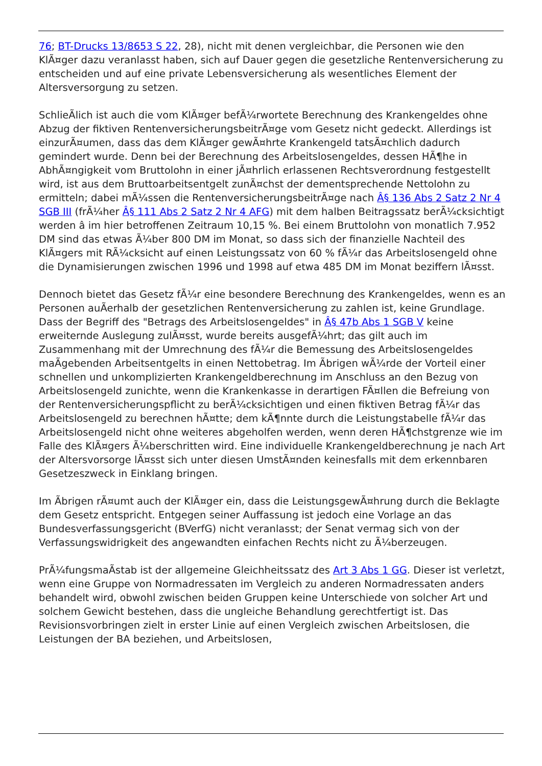76; BT-Drucks 13/8653 S 22, 28), nicht mit denen vergleichbar, die Personen wie den KlÃ¤ger dazu veranlasst haben, sich auf Dauer gegen die gesetzliche Rentenversicherung zu entscheiden und auf eine private Lebensversicherung als wesentliches Element der Altersversorgung zu setzen.
SchlieÃlich ist auch die vom KlÃ¤ger befÃ¼rwortete Berechnung des Krankengeldes ohne Abzug der fiktiven RentenversicherungsbeitrÃ¤ge vom Gesetz nicht gedeckt. Allerdings ist einzurÃ¤umen, dass das dem KlÃ¤ger gewÃ¤hrte Krankengeld tatsÃ¤chlich dadurch gemindert wurde. Denn bei der Berechnung des Arbeitslosengeldes, dessen HÃ¶he in AbhÃ¤ngigkeit vom Bruttolohn in einer jÃ¤hrlich erlassenen Rechtsverordnung festgestellt wird, ist aus dem Bruttoarbeitsentgelt zunÃ¤chst der dementsprechende Nettolohn zu ermitteln; dabei mÃ¼ssen die RentenversicherungsbeitrÃ¤ge nach Â§ 136 Abs 2 Satz 2 Nr 4 SGB III (frÃ¼her Â§ 111 Abs 2 Satz 2 Nr 4 AFG) mit dem halben Beitragssatz berÃ¼cksichtigt werden â im hier betroffenen Zeitraum 10,15 %. Bei einem Bruttolohn von monatlich 7.952 DM sind das etwas Ã¼ber 800 DM im Monat, so dass sich der finanzielle Nachteil des KlÃ¤gers mit RÃ¼cksicht auf einen Leistungssatz von 60 % fÃ¼r das Arbeitslosengeld ohne die Dynamisierungen zwischen 1996 und 1998 auf etwa 485 DM im Monat beziffern lÃ¤sst.
Dennoch bietet das Gesetz fÃ¼r eine besondere Berechnung des Krankengeldes, wenn es an Personen auÃerhalb der gesetzlichen Rentenversicherung zu zahlen ist, keine Grundlage. Dass der Begriff des "Betrags des Arbeitslosengeldes" in Â§ 47b Abs 1 SGB V keine erweiternde Auslegung zulÃ¤sst, wurde bereits ausgefÃ¼hrt; das gilt auch im Zusammenhang mit der Umrechnung des fÃ¼r die Bemessung des Arbeitslosengeldes maÃgebenden Arbeitsentgelts in einen Nettobetrag. Im Ãbrigen wÃ¼rde der Vorteil einer schnellen und unkomplizierten Krankengeldberechnung im Anschluss an den Bezug von Arbeitslosengeld zunichte, wenn die Krankenkasse in derartigen FÃ¤llen die Befreiung von der Rentenversicherungspflicht zu berÃ¼cksichtigen und einen fiktiven Betrag fÃ¼r das Arbeitslosengeld zu berechnen hÃ¤tte; dem kÃ¶nnte durch die Leistungstabelle fÃ¼r das Arbeitslosengeld nicht ohne weiteres abgeholfen werden, wenn deren HÃ¶chstgrenze wie im Falle des KlÃ¤gers Ã¼berschritten wird. Eine individuelle Krankengeldberechnung je nach Art der Altersvorsorge lÃ¤sst sich unter diesen UmstÃ¤nden keinesfalls mit dem erkennbaren Gesetzeszweck in Einklang bringen.
Im Ãbrigen rÃ¤umt auch der KlÃ¤ger ein, dass die LeistungsgewÃ¤hrung durch die Beklagte dem Gesetz entspricht. Entgegen seiner Auffassung ist jedoch eine Vorlage an das Bundesverfassungsgericht (BVerfG) nicht veranlasst; der Senat vermag sich von der Verfassungswidrigkeit des angewandten einfachen Rechts nicht zu Ã¼berzeugen.
PrÃ¼fungsmaÃstab ist der allgemeine Gleichheitssatz des Art 3 Abs 1 GG. Dieser ist verletzt, wenn eine Gruppe von Normadressaten im Vergleich zu anderen Normadressaten anders behandelt wird, obwohl zwischen beiden Gruppen keine Unterschiede von solcher Art und solchem Gewicht bestehen, dass die ungleiche Behandlung gerechtfertigt ist. Das Revisionsvorbringen zielt in erster Linie auf einen Vergleich zwischen Arbeitslosen, die Leistungen der BA beziehen, und Arbeitslosen,